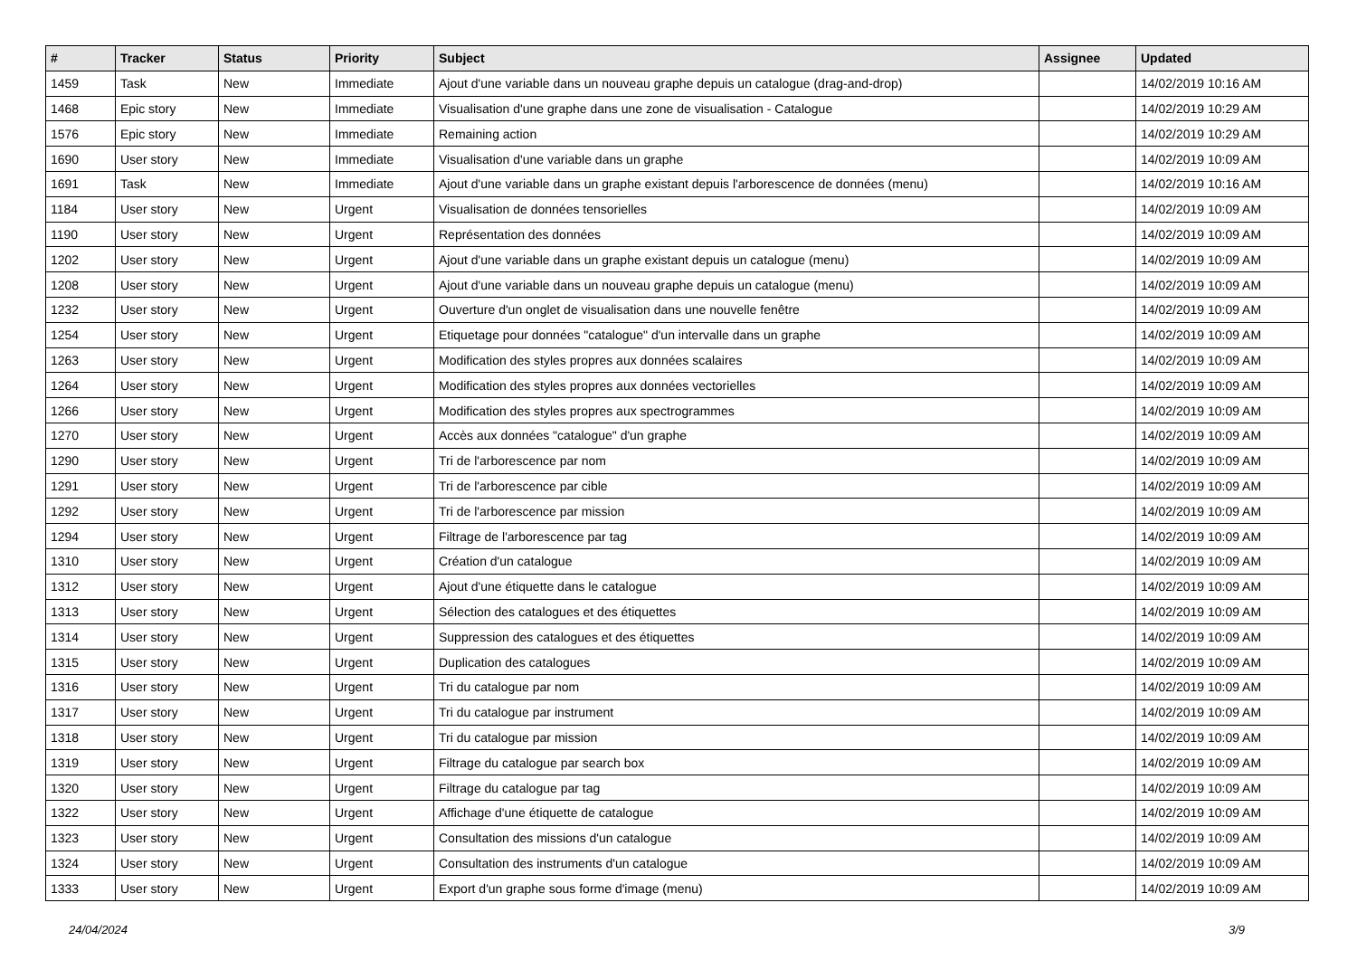| # | Tracker | Status | Priority | Subject | Assignee | Updated |
| --- | --- | --- | --- | --- | --- | --- |
| 1459 | Task | New | Immediate | Ajout d'une variable dans un nouveau graphe depuis un catalogue (drag-and-drop) | | 14/02/2019 10:16 AM |
| 1468 | Epic story | New | Immediate | Visualisation d'une graphe dans une zone de visualisation - Catalogue | | 14/02/2019 10:29 AM |
| 1576 | Epic story | New | Immediate | Remaining action | | 14/02/2019 10:29 AM |
| 1690 | User story | New | Immediate | Visualisation d'une variable dans un graphe | | 14/02/2019 10:09 AM |
| 1691 | Task | New | Immediate | Ajout d'une variable dans un graphe existant depuis l'arborescence de données (menu) | | 14/02/2019 10:16 AM |
| 1184 | User story | New | Urgent | Visualisation de données tensorielles | | 14/02/2019 10:09 AM |
| 1190 | User story | New | Urgent | Représentation des données | | 14/02/2019 10:09 AM |
| 1202 | User story | New | Urgent | Ajout d'une variable dans un graphe existant depuis un catalogue (menu) | | 14/02/2019 10:09 AM |
| 1208 | User story | New | Urgent | Ajout d'une variable dans un nouveau graphe depuis un catalogue (menu) | | 14/02/2019 10:09 AM |
| 1232 | User story | New | Urgent | Ouverture d'un onglet de visualisation dans une nouvelle fenêtre | | 14/02/2019 10:09 AM |
| 1254 | User story | New | Urgent | Etiquetage pour données "catalogue" d'un intervalle dans un graphe | | 14/02/2019 10:09 AM |
| 1263 | User story | New | Urgent | Modification des styles propres aux données scalaires | | 14/02/2019 10:09 AM |
| 1264 | User story | New | Urgent | Modification des styles propres aux données vectorielles | | 14/02/2019 10:09 AM |
| 1266 | User story | New | Urgent | Modification des styles propres aux spectrogrammes | | 14/02/2019 10:09 AM |
| 1270 | User story | New | Urgent | Accès aux données "catalogue" d'un graphe | | 14/02/2019 10:09 AM |
| 1290 | User story | New | Urgent | Tri de l'arborescence par nom | | 14/02/2019 10:09 AM |
| 1291 | User story | New | Urgent | Tri de l'arborescence par cible | | 14/02/2019 10:09 AM |
| 1292 | User story | New | Urgent | Tri de l'arborescence par mission | | 14/02/2019 10:09 AM |
| 1294 | User story | New | Urgent | Filtrage de l'arborescence par tag | | 14/02/2019 10:09 AM |
| 1310 | User story | New | Urgent | Création d'un catalogue | | 14/02/2019 10:09 AM |
| 1312 | User story | New | Urgent | Ajout d'une étiquette dans le catalogue | | 14/02/2019 10:09 AM |
| 1313 | User story | New | Urgent | Sélection des catalogues et des étiquettes | | 14/02/2019 10:09 AM |
| 1314 | User story | New | Urgent | Suppression des catalogues et des étiquettes | | 14/02/2019 10:09 AM |
| 1315 | User story | New | Urgent | Duplication des catalogues | | 14/02/2019 10:09 AM |
| 1316 | User story | New | Urgent | Tri du catalogue par nom | | 14/02/2019 10:09 AM |
| 1317 | User story | New | Urgent | Tri du catalogue par instrument | | 14/02/2019 10:09 AM |
| 1318 | User story | New | Urgent | Tri du catalogue par mission | | 14/02/2019 10:09 AM |
| 1319 | User story | New | Urgent | Filtrage du catalogue par search box | | 14/02/2019 10:09 AM |
| 1320 | User story | New | Urgent | Filtrage du catalogue par tag | | 14/02/2019 10:09 AM |
| 1322 | User story | New | Urgent | Affichage d'une étiquette de catalogue | | 14/02/2019 10:09 AM |
| 1323 | User story | New | Urgent | Consultation des missions d'un catalogue | | 14/02/2019 10:09 AM |
| 1324 | User story | New | Urgent | Consultation des instruments d'un catalogue | | 14/02/2019 10:09 AM |
| 1333 | User story | New | Urgent | Export d'un graphe sous forme d'image (menu) | | 14/02/2019 10:09 AM |
24/04/2024 3/9